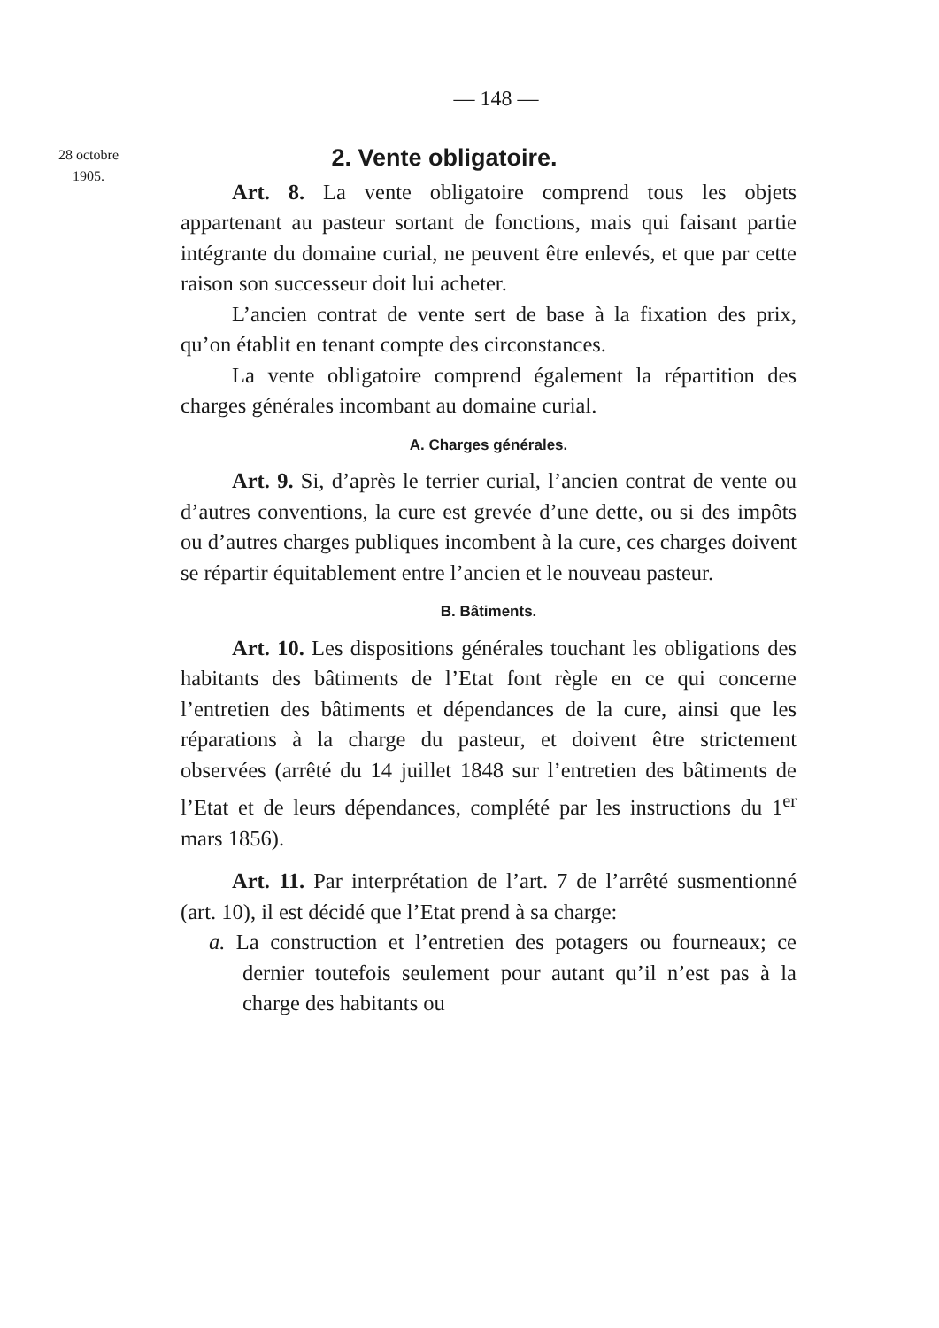— 148 —
28 octobre
1905.
2. Vente obligatoire.
Art. 8. La vente obligatoire comprend tous les objets appartenant au pasteur sortant de fonctions, mais qui faisant partie intégrante du domaine curial, ne peuvent être enlevés, et que par cette raison son successeur doit lui acheter.
L’ancien contrat de vente sert de base à la fixation des prix, qu’on établit en tenant compte des circonstances.
La vente obligatoire comprend également la répartition des charges générales incombant au domaine curial.
A. Charges générales.
Art. 9. Si, d’après le terrier curial, l’ancien contrat de vente ou d’autres conventions, la cure est grevée d’une dette, ou si des impôts ou d’autres charges publiques incombent à la cure, ces charges doivent se répartir équitablement entre l’ancien et le nouveau pasteur.
B. Bâtiments.
Art. 10. Les dispositions générales touchant les obligations des habitants des bâtiments de l’Etat font règle en ce qui concerne l’entretien des bâtiments et dépendances de la cure, ainsi que les réparations à la charge du pasteur, et doivent être strictement observées (arrêté du 14 juillet 1848 sur l’entretien des bâtiments de l’Etat et de leurs dépendances, complété par les instructions du 1<sup>er</sup> mars 1856).
Art. 11. Par interprétation de l’art. 7 de l’arrêté susmentionné (art. 10), il est décidé que l’Etat prend à sa charge:
a. La construction et l’entretien des potagers ou fourneaux; ce dernier toutefois seulement pour autant qu’il n’est pas à la charge des habitants ou